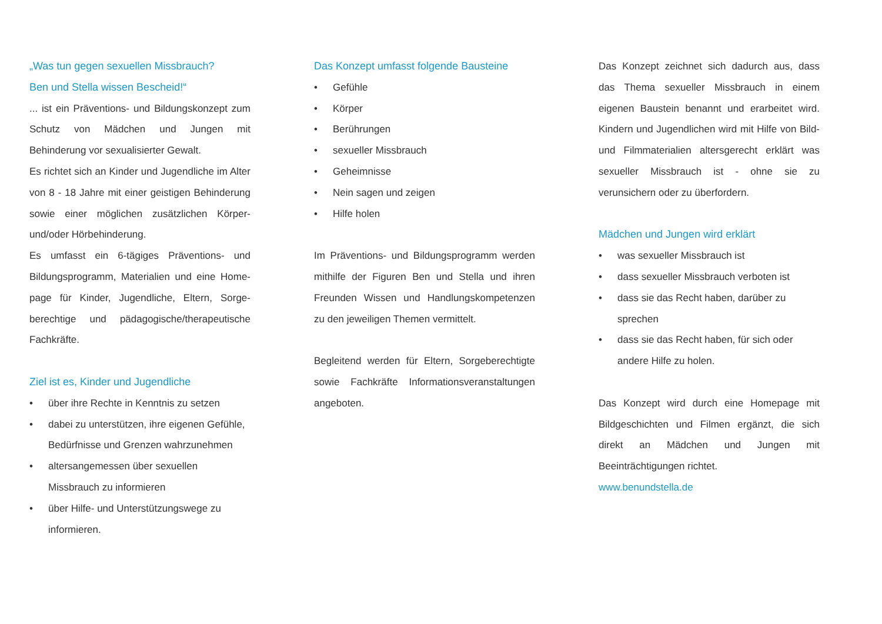„Was tun gegen sexuellen Missbrauch?
Ben und Stella wissen Bescheid!“
... ist ein Präventions- und Bildungskonzept zum Schutz von Mädchen und Jungen mit Behinderung vor sexualisierter Gewalt.
Es richtet sich an Kinder und Jugendliche im Alter von 8 - 18 Jahre mit einer geistigen Behinderung sowie einer möglichen zusätzlichen Körper- und/oder Hörbehinderung.
Es umfasst ein 6-tägiges Präventions- und Bildungsprogramm, Materialien und eine Home-page für Kinder, Jugendliche, Eltern, Sorge-berechtige und pädagogische/therapeutische Fachkräfte.
Ziel ist es, Kinder und Jugendliche
• über ihre Rechte in Kenntnis zu setzen
• dabei zu unterstützen, ihre eigenen Gefühle, Bedürfnisse und Grenzen wahrzunehmen
• altersangemessen über sexuellen Missbrauch zu informieren
• über Hilfe- und Unterstützungswege zu informieren.
Das Konzept umfasst folgende Bausteine
• Gefühle
• Körper
• Berührungen
• sexueller Missbrauch
• Geheimnisse
• Nein sagen und zeigen
• Hilfe holen
Im Präventions- und Bildungsprogramm werden mithilfe der Figuren Ben und Stella und ihren Freunden Wissen und Handlungskompetenzen zu den jeweiligen Themen vermittelt.
Begleitend werden für Eltern, Sorgeberechtigte sowie Fachkräfte Informationsveranstaltungen angeboten.
Das Konzept zeichnet sich dadurch aus, dass das Thema sexueller Missbrauch in einem eigenen Baustein benannt und erarbeitet wird. Kindern und Jugendlichen wird mit Hilfe von Bild- und Filmmaterialien altersgerecht erklärt was sexueller Missbrauch ist - ohne sie zu verunsichern oder zu überfordern.
Mädchen und Jungen wird erklärt
• was sexueller Missbrauch ist
• dass sexueller Missbrauch verboten ist
• dass sie das Recht haben, darüber zu sprechen
• dass sie das Recht haben, für sich oder andere Hilfe zu holen.
Das Konzept wird durch eine Homepage mit Bildgeschichten und Filmen ergänzt, die sich direkt an Mädchen und Jungen mit Beeinträchtigungen richtet.
www.benundstella.de